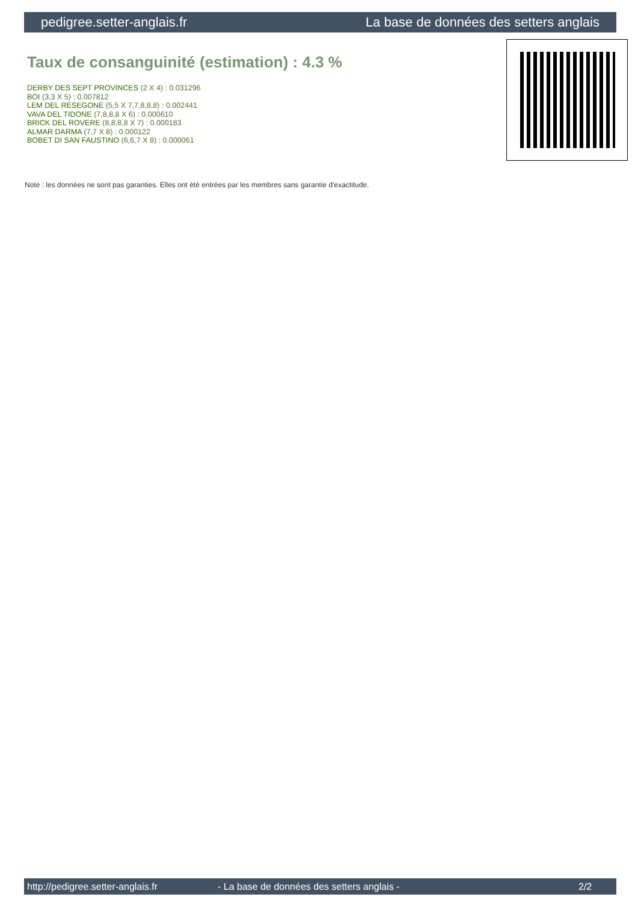pedigree.setter-anglais.fr La base de données des setters anglais
Taux de consanguinité (estimation) : 4.3 %
DERBY DES SEPT PROVINCES (2 X 4) : 0.031296
BOI (3,3 X 5) : 0.007812
LEM DEL RESEGONE (5,5 X 7,7,8,8,8) : 0.002441
VAVA DEL TIDONE (7,8,8,8 X 6) : 0.000610
BRICK DEL ROVERE (8,8,8,8 X 7) : 0.000183
ALMAR DARMA (7,7 X 8) : 0.000122
BOBET DI SAN FAUSTINO (6,6,7 X 8) : 0.000061
Note : les données ne sont pas garanties. Elles ont été entrées par les membres sans garantie d'exactitude.
http://pedigree.setter-anglais.fr - La base de données des setters anglais - 2/2